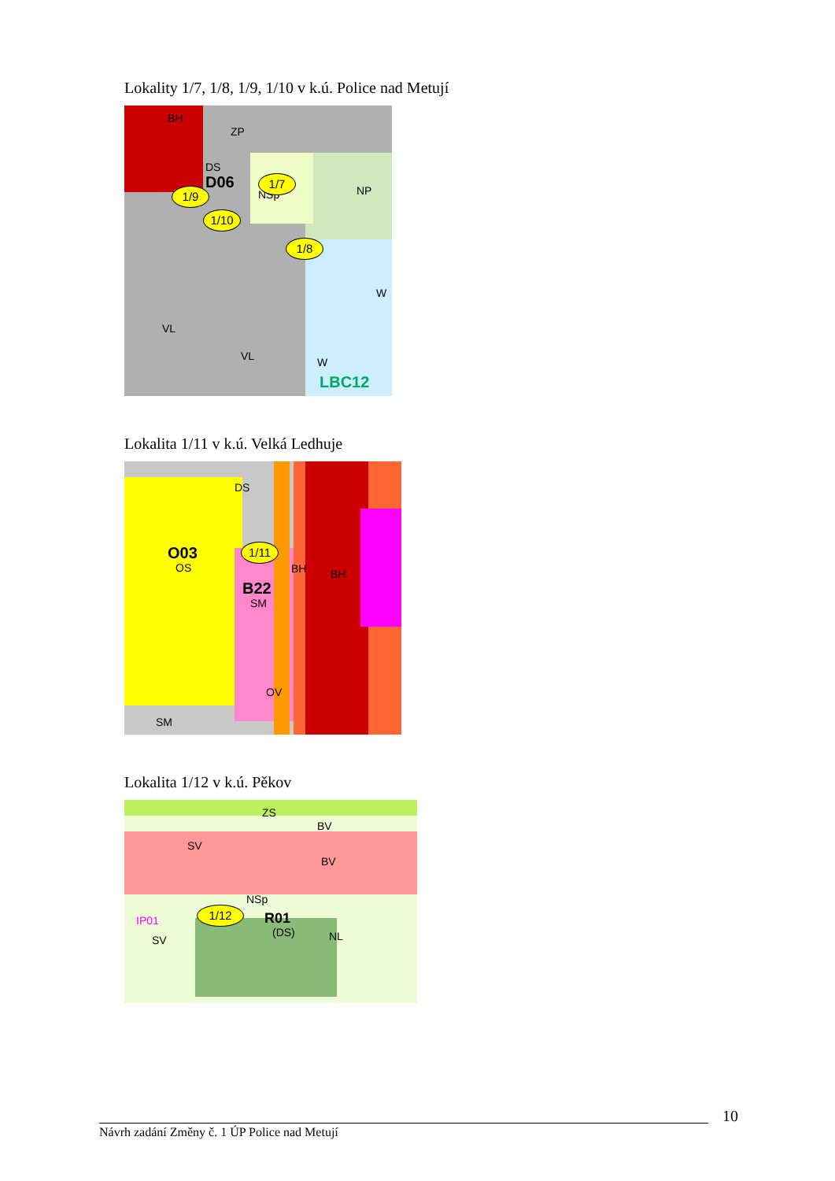Lokality 1/7, 1/8, 1/9, 1/10 v k.ú. Police nad Metují
BH
ZP
DS
D06
NSp NP
W
VL
VL W
LBC12
1/7
1/9
1/10
1/8
Lokalita 1/11 v k.ú. Velká Ledhuje
DS
O03
OS
B22
SM
BH BH
OV
SM
1/11
Lokalita 1/12 v k.ú. Pěkov
ZS
BV
SV
BV
NSp
R01
(DS) NL
IP01
SV
1/12
10
Návrh zadání Změny č. 1 ÚP Police nad Metují